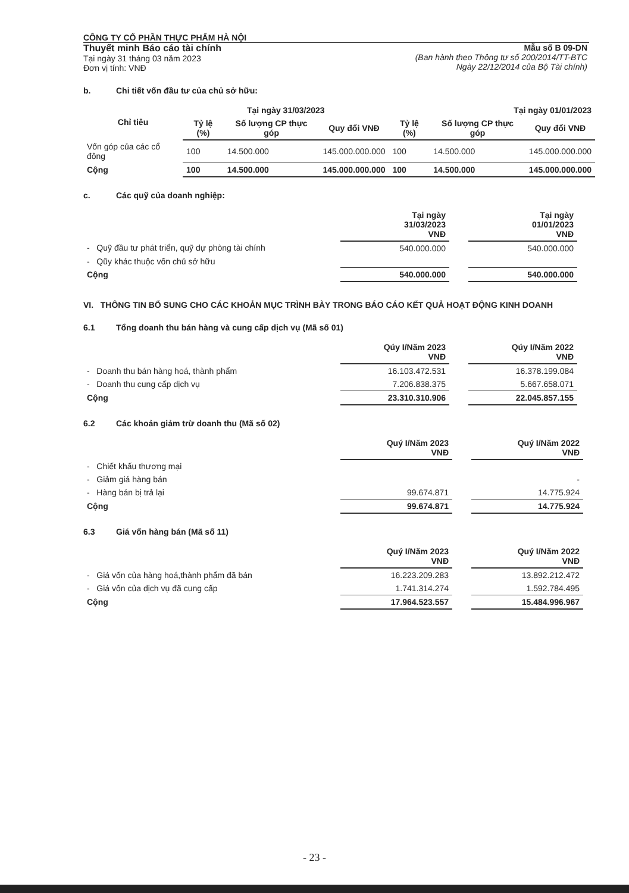CÔNG TY CỔ PHẦN THỰC PHẨM HÀ NỘI
Thuyết minh Báo cáo tài chính
Tại ngày 31 tháng 03 năm 2023
Đơn vị tính: VNĐ
Mẫu số B 09-DN
(Ban hành theo Thông tư số 200/2014/TT-BTC
Ngày 22/12/2014 của Bộ Tài chính)
b. Chi tiết vốn đầu tư của chủ sở hữu:
| Chỉ tiêu | Tại ngày 31/03/2023 | | | Tại ngày 01/01/2023 | | |
| --- | --- | --- | --- | --- | --- | --- |
| | Tỷ lệ (%) | Số lượng CP thực góp | Quy đổi VNĐ | Tỷ lệ (%) | Số lượng CP thực góp | Quy đổi VNĐ |
| Vốn góp của các cổ đông | 100 | 14.500.000 | 145.000.000.000 | 100 | 14.500.000 | 145.000.000.000 |
| Cộng | 100 | 14.500.000 | 145.000.000.000 | 100 | 14.500.000 | 145.000.000.000 |
c. Các quỹ của doanh nghiệp:
| | Tại ngày 31/03/2023 VNĐ | | Tại ngày 01/01/2023 VNĐ |
| - Quỹ đầu tư phát triển, quỹ dự phòng tài chính | 540.000.000 | | 540.000.000 |
| - Qũy khác thuộc vốn chủ sở hữu | | | |
| Cộng | 540.000.000 | | 540.000.000 |
VI. THÔNG TIN BỔ SUNG CHO CÁC KHOẢN MỤC TRÌNH BÀY TRONG BÁO CÁO KẾT QUẢ HOẠT ĐỘNG KINH DOANH
6.1 Tổng doanh thu bán hàng và cung cấp dịch vụ (Mã số 01)
| | Qúy I/Năm 2023 VNĐ | | Qúy I/Năm 2022 VNĐ |
| - Doanh thu bán hàng hoá, thành phẩm | 16.103.472.531 | | 16.378.199.084 |
| - Doanh thu cung cấp dịch vụ | 7.206.838.375 | | 5.667.658.071 |
| Cộng | 23.310.310.906 | | 22.045.857.155 |
6.2 Các khoản giảm trừ doanh thu (Mã số 02)
| | Quý I/Năm 2023 VNĐ | | Quý I/Năm 2022 VNĐ |
| - Chiết khấu thương mại | | | |
| - Giảm giá hàng bán | | | - |
| - Hàng bán bị trả lại | 99.674.871 | | 14.775.924 |
| Cộng | 99.674.871 | | 14.775.924 |
6.3 Giá vốn hàng bán (Mã số 11)
| | Quý I/Năm 2023 VNĐ | | Quý I/Năm 2022 VNĐ |
| - Giá vốn của hàng hoá,thành phẩm đã bán | 16.223.209.283 | | 13.892.212.472 |
| - Giá vốn của dịch vụ đã cung cấp | 1.741.314.274 | | 1.592.784.495 |
| Cộng | 17.964.523.557 | | 15.484.996.967 |
- 23 -